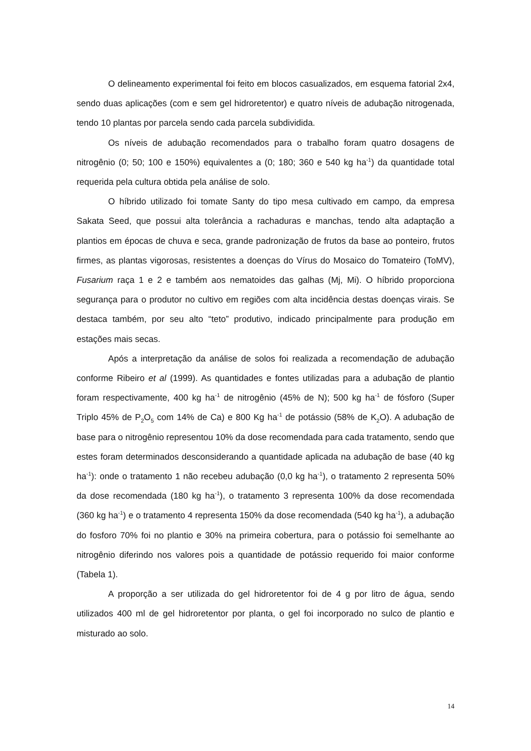O delineamento experimental foi feito em blocos casualizados, em esquema fatorial 2x4, sendo duas aplicações (com e sem gel hidroretentor) e quatro níveis de adubação nitrogenada, tendo 10 plantas por parcela sendo cada parcela subdividida.
Os níveis de adubação recomendados para o trabalho foram quatro dosagens de nitrogênio (0; 50; 100 e 150%) equivalentes a (0; 180; 360 e 540 kg ha<sup>-1</sup>) da quantidade total requerida pela cultura obtida pela análise de solo.
O híbrido utilizado foi tomate Santy do tipo mesa cultivado em campo, da empresa Sakata Seed, que possui alta tolerância a rachaduras e manchas, tendo alta adaptação a plantios em épocas de chuva e seca, grande padronização de frutos da base ao ponteiro, frutos firmes, as plantas vigorosas, resistentes a doenças do Vírus do Mosaico do Tomateiro (ToMV), Fusarium raça 1 e 2 e também aos nematoides das galhas (Mj, Mi). O híbrido proporciona segurança para o produtor no cultivo em regiões com alta incidência destas doenças virais. Se destaca também, por seu alto “teto” produtivo, indicado principalmente para produção em estações mais secas.
Após a interpretação da análise de solos foi realizada a recomendação de adubação conforme Ribeiro et al (1999). As quantidades e fontes utilizadas para a adubação de plantio foram respectivamente, 400 kg ha<sup>-1</sup> de nitrogênio (45% de N); 500 kg ha<sup>-1</sup> de fósforo (Super Triplo 45% de P<sub>2</sub>O<sub>5</sub> com 14% de Ca) e 800 Kg ha<sup>-1</sup> de potássio (58% de K<sub>2</sub>O). A adubação de base para o nitrogênio representou 10% da dose recomendada para cada tratamento, sendo que estes foram determinados desconsiderando a quantidade aplicada na adubação de base (40 kg ha<sup>-1</sup>): onde o tratamento 1 não recebeu adubação (0,0 kg ha<sup>-1</sup>), o tratamento 2 representa 50% da dose recomendada (180 kg ha<sup>-1</sup>), o tratamento 3 representa 100% da dose recomendada (360 kg ha<sup>-1</sup>) e o tratamento 4 representa 150% da dose recomendada (540 kg ha<sup>-1</sup>), a adubação do fosforo 70% foi no plantio e 30% na primeira cobertura, para o potássio foi semelhante ao nitrogênio diferindo nos valores pois a quantidade de potássio requerido foi maior conforme (Tabela 1).
A proporção a ser utilizada do gel hidroretentor foi de 4 g por litro de água, sendo utilizados 400 ml de gel hidroretentor por planta, o gel foi incorporado no sulco de plantio e misturado ao solo.
14